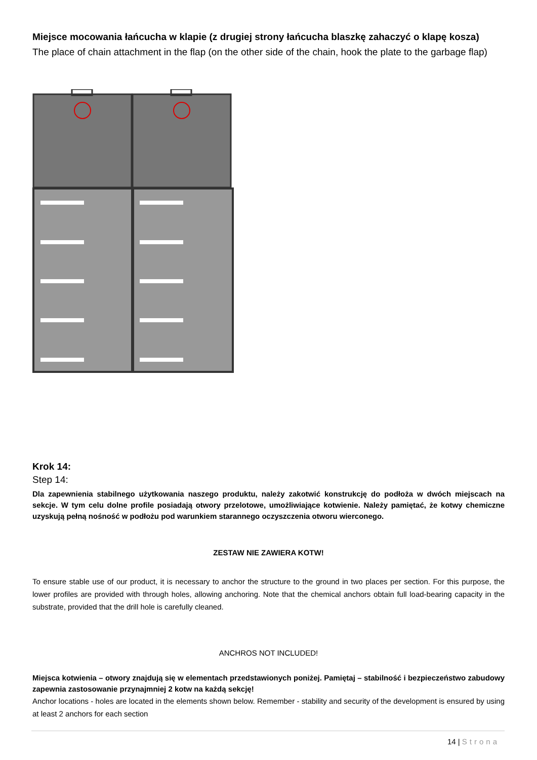Miejsce mocowania łańcucha w klapie (z drugiej strony łańcucha blaszkę zahaczyć o klapę kosza)
The place of chain attachment in the flap (on the other side of the chain, hook the plate to the garbage flap)
Krok 14:
Step 14:
Dla zapewnienia stabilnego użytkowania naszego produktu, należy zakotwić konstrukcję do podłoża w dwóch miejscach na sekcje. W tym celu dolne profile posiadają otwory przelotowe, umożliwiające kotwienie. Należy pamiętać, że kotwy chemiczne uzyskują pełną nośność w podłożu pod warunkiem starannego oczyszczenia otworu wierconego.
ZESTAW NIE ZAWIERA KOTW!
To ensure stable use of our product, it is necessary to anchor the structure to the ground in two places per section. For this purpose, the lower profiles are provided with through holes, allowing anchoring. Note that the chemical anchors obtain full load-bearing capacity in the substrate, provided that the drill hole is carefully cleaned.
ANCHROS NOT INCLUDED!
Miejsca kotwienia – otwory znajdują się w elementach przedstawionych poniżej. Pamiętaj – stabilność i bezpieczeństwo zabudowy zapewnia zastosowanie przynajmniej 2 kotw na każdą sekcję!
Anchor locations - holes are located in the elements shown below. Remember - stability and security of the development is ensured by using at least 2 anchors for each section
14 | Strona